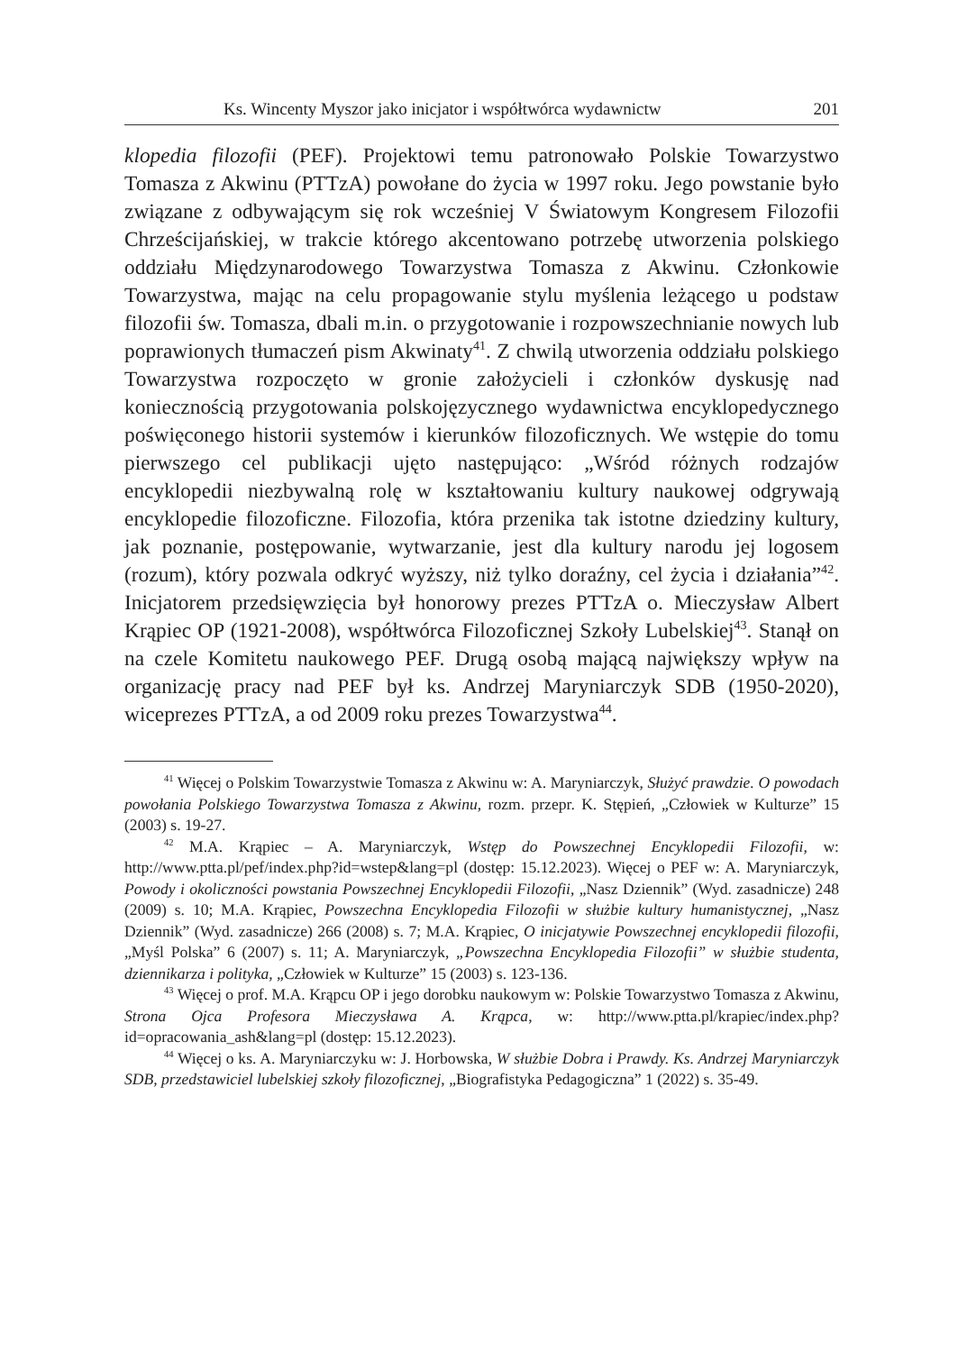Ks. Wincenty Myszor jako inicjator i współtwórca wydawnictw 201
klopedia filozofii (PEF). Projektowi temu patronowało Polskie Towarzystwo Tomasza z Akwinu (PTTzA) powołane do życia w 1997 roku. Jego powstanie było związane z odbywającym się rok wcześniej V Światowym Kongresem Filozofii Chrześcijańskiej, w trakcie którego akcentowano potrzebę utworzenia polskiego oddziału Międzynarodowego Towarzystwa Tomasza z Akwinu. Członkowie Towarzystwa, mając na celu propagowanie stylu myślenia leżącego u podstaw filozofii św. Tomasza, dbali m.in. o przygotowanie i rozpowszechnianie nowych lub poprawionych tłumaczeń pism Akwinaty<sup>41</sup>. Z chwilą utworzenia oddziału polskiego Towarzystwa rozpoczęto w gronie założycieli i członków dyskusję nad koniecznością przygotowania polskojęzycznego wydawnictwa encyklopedycznego poświęconego historii systemów i kierunków filozoficznych. We wstępie do tomu pierwszego cel publikacji ujęto następująco: „Wśród różnych rodzajów encyklopedii niezbywalną rolę w kształtowaniu kultury naukowej odgrywają encyklopedie filozoficzne. Filozofia, która przenika tak istotne dziedziny kultury, jak poznanie, postępowanie, wytwarzanie, jest dla kultury narodu jej logosem (rozum), który pozwala odkryć wyższy, niż tylko doraźny, cel życia i działania”<sup>42</sup>. Inicjatorem przedsięwzięcia był honorowy prezes PTTzA o. Mieczysław Albert Krąpiec OP (1921-2008), współtwórca Filozoficznej Szkoły Lubelskiej<sup>43</sup>. Stanął on na czele Komitetu naukowego PEF. Drugą osobą mającą największy wpływ na organizację pracy nad PEF był ks. Andrzej Maryniarczyk SDB (1950-2020), wiceprezes PTTzA, a od 2009 roku prezes Towarzystwa<sup>44</sup>.
<sup>41</sup> Więcej o Polskim Towarzystwie Tomasza z Akwinu w: A. Maryniarczyk, Służyć prawdzie. O powodach powołania Polskiego Towarzystwa Tomasza z Akwinu, rozm. przepr. K. Stępień, „Człowiek w Kulturze” 15 (2003) s. 19-27.
<sup>42</sup> M.A. Krąpiec – A. Maryniarczyk, Wstęp do Powszechnej Encyklopedii Filozofii, w: http://www.ptta.pl/pef/index.php?id=wstep&lang=pl (dostęp: 15.12.2023). Więcej o PEF w: A. Maryniarczyk, Powody i okoliczności powstania Powszechnej Encyklopedii Filozofii, „Nasz Dziennik” (Wyd. zasadnicze) 248 (2009) s. 10; M.A. Krąpiec, Powszechna Encyklopedia Filozofii w służbie kultury humanistycznej, „Nasz Dziennik” (Wyd. zasadnicze) 266 (2008) s. 7; M.A. Krąpiec, O inicjatywie Powszechnej encyklopedii filozofii, „Myśl Polska” 6 (2007) s. 11; A. Maryniarczyk, „Powszechna Encyklopedia Filozofii” w służbie studenta, dziennikarza i polityka, „Człowiek w Kulturze” 15 (2003) s. 123-136.
<sup>43</sup> Więcej o prof. M.A. Krąpcu OP i jego dorobku naukowym w: Polskie Towarzystwo Tomasza z Akwinu, Strona Ojca Profesora Mieczysława A. Krąpca, w: http://www.ptta.pl/krapiec/index.php?id=opracowania_ash&lang=pl (dostęp: 15.12.2023).
<sup>44</sup> Więcej o ks. A. Maryniarczyku w: J. Horbowska, W służbie Dobra i Prawdy. Ks. Andrzej Maryniarczyk SDB, przedstawiciel lubelskiej szkoły filozoficznej, „Biografistyka Pedagogiczna” 1 (2022) s. 35-49.